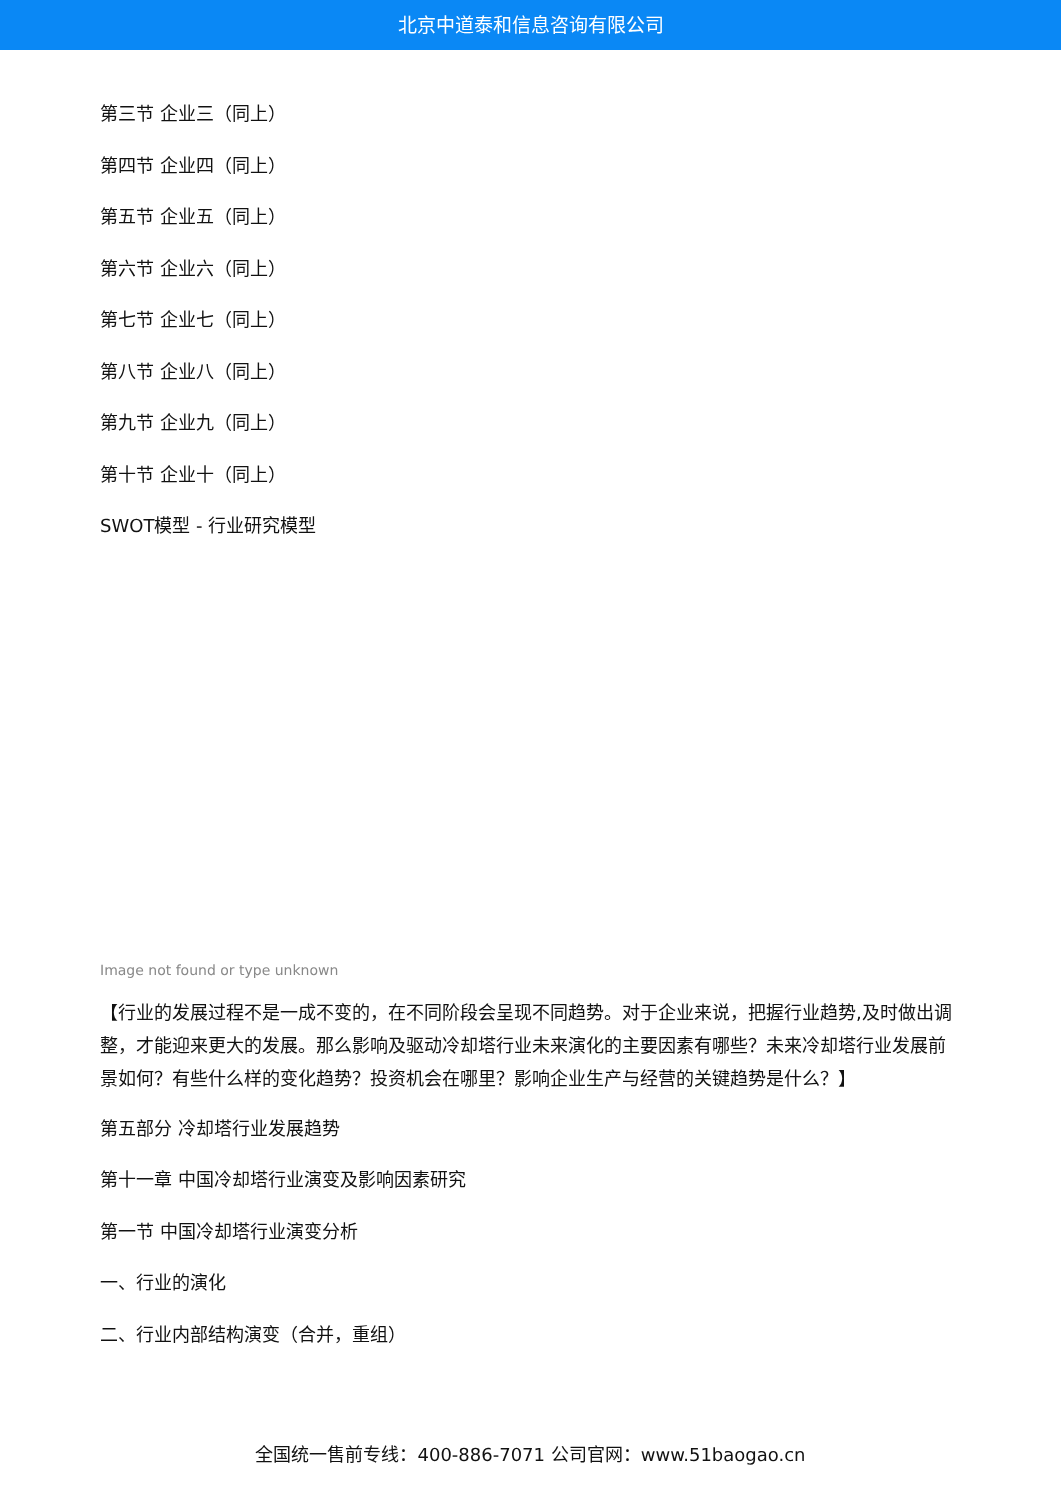北京中道泰和信息咨询有限公司
第三节 企业三（同上）
第四节 企业四（同上）
第五节 企业五（同上）
第六节 企业六（同上）
第七节 企业七（同上）
第八节 企业八（同上）
第九节 企业九（同上）
第十节 企业十（同上）
SWOT模型 - 行业研究模型
Image not found or type unknown
【行业的发展过程不是一成不变的，在不同阶段会呈现不同趋势。对于企业来说，把握行业趋势,及时做出调整，才能迎来更大的发展。那么影响及驱动冷却塔行业未来演化的主要因素有哪些？未来冷却塔行业发展前景如何？有些什么样的变化趋势？投资机会在哪里？影响企业生产与经营的关键趋势是什么？】
第五部分 冷却塔行业发展趋势
第十一章 中国冷却塔行业演变及影响因素研究
第一节 中国冷却塔行业演变分析
一、行业的演化
二、行业内部结构演变（合并，重组）
全国统一售前专线：400-886-7071 公司官网：www.51baogao.cn